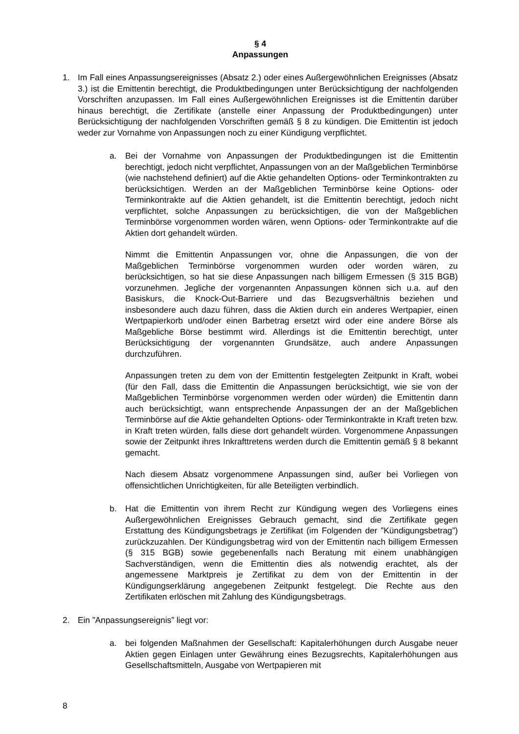§ 4
Anpassungen
1. Im Fall eines Anpassungsereignisses (Absatz 2.) oder eines Außergewöhnlichen Ereignisses (Absatz 3.) ist die Emittentin berechtigt, die Produktbedingungen unter Berücksichtigung der nachfolgenden Vorschriften anzupassen. Im Fall eines Außergewöhnlichen Ereignisses ist die Emittentin darüber hinaus berechtigt, die Zertifikate (anstelle einer Anpassung der Produktbedingungen) unter Berücksichtigung der nachfolgenden Vorschriften gemäß § 8 zu kündigen. Die Emittentin ist jedoch weder zur Vornahme von Anpassungen noch zu einer Kündigung verpflichtet.
a. Bei der Vornahme von Anpassungen der Produktbedingungen ist die Emittentin berechtigt, jedoch nicht verpflichtet, Anpassungen von an der Maßgeblichen Terminbörse (wie nachstehend definiert) auf die Aktie gehandelten Options- oder Terminkontrakten zu berücksichtigen. Werden an der Maßgeblichen Terminbörse keine Options- oder Terminkontrakte auf die Aktien gehandelt, ist die Emittentin berechtigt, jedoch nicht verpflichtet, solche Anpassungen zu berücksichtigen, die von der Maßgeblichen Terminbörse vorgenommen worden wären, wenn Options- oder Terminkontrakte auf die Aktien dort gehandelt würden.
Nimmt die Emittentin Anpassungen vor, ohne die Anpassungen, die von der Maßgeblichen Terminbörse vorgenommen wurden oder worden wären, zu berücksichtigen, so hat sie diese Anpassungen nach billigem Ermessen (§ 315 BGB) vorzunehmen. Jegliche der vorgenannten Anpassungen können sich u.a. auf den Basiskurs, die Knock-Out-Barriere und das Bezugsverhältnis beziehen und insbesondere auch dazu führen, dass die Aktien durch ein anderes Wertpapier, einen Wertpapierkorb und/oder einen Barbetrag ersetzt wird oder eine andere Börse als Maßgebliche Börse bestimmt wird. Allerdings ist die Emittentin berechtigt, unter Berücksichtigung der vorgenannten Grundsätze, auch andere Anpassungen durchzuführen.
Anpassungen treten zu dem von der Emittentin festgelegten Zeitpunkt in Kraft, wobei (für den Fall, dass die Emittentin die Anpassungen berücksichtigt, wie sie von der Maßgeblichen Terminbörse vorgenommen werden oder würden) die Emittentin dann auch berücksichtigt, wann entsprechende Anpassungen der an der Maßgeblichen Terminbörse auf die Aktie gehandelten Options- oder Terminkontrakte in Kraft treten bzw. in Kraft treten würden, falls diese dort gehandelt würden. Vorgenommene Anpassungen sowie der Zeitpunkt ihres Inkrafttretens werden durch die Emittentin gemäß § 8 bekannt gemacht.
Nach diesem Absatz vorgenommene Anpassungen sind, außer bei Vorliegen von offensichtlichen Unrichtigkeiten, für alle Beteiligten verbindlich.
b. Hat die Emittentin von ihrem Recht zur Kündigung wegen des Vorliegens eines Außergewöhnlichen Ereignisses Gebrauch gemacht, sind die Zertifikate gegen Erstattung des Kündigungsbetrags je Zertifikat (im Folgenden der ”Kündigungsbetrag”) zurückzuzahlen. Der Kündigungsbetrag wird von der Emittentin nach billigem Ermessen (§ 315 BGB) sowie gegebenenfalls nach Beratung mit einem unabhängigen Sachverständigen, wenn die Emittentin dies als notwendig erachtet, als der angemessene Marktpreis je Zertifikat zu dem von der Emittentin in der Kündigungserklärung angegebenen Zeitpunkt festgelegt. Die Rechte aus den Zertifikaten erlöschen mit Zahlung des Kündigungsbetrags.
2. Ein ”Anpassungsereignis” liegt vor:
a. bei folgenden Maßnahmen der Gesellschaft: Kapitalerhöhungen durch Ausgabe neuer Aktien gegen Einlagen unter Gewährung eines Bezugsrechts, Kapitalerhöhungen aus Gesellschaftsmitteln, Ausgabe von Wertpapieren mit
8